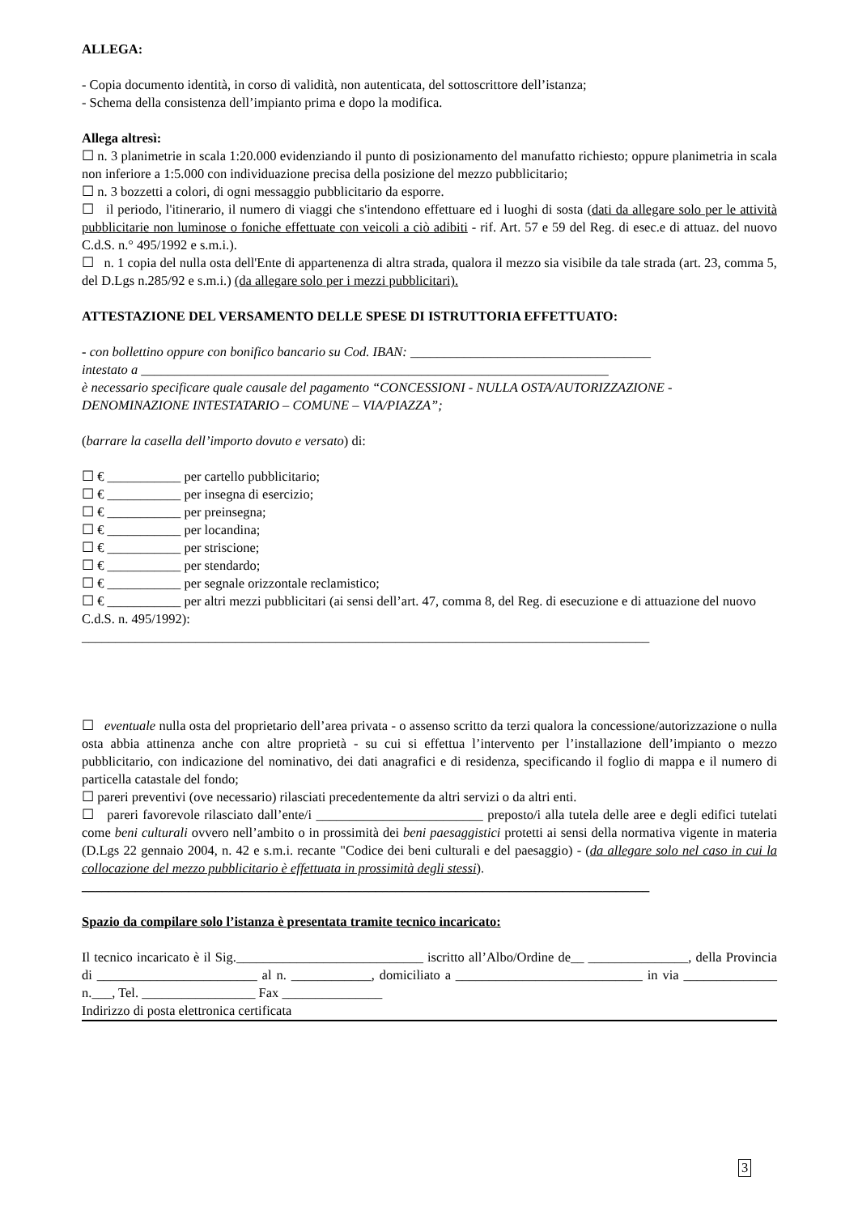ALLEGA:
- Copia documento identità, in corso di validità, non autenticata, del sottoscrittore dell’istanza;
- Schema della consistenza dell’impianto prima e dopo la modifica.
Allega altresì:
☐ n. 3 planimetrie in scala 1:20.000 evidenziando il punto di posizionamento del manufatto richiesto; oppure planimetria in scala non inferiore a 1:5.000 con individuazione precisa della posizione del mezzo pubblicitario;
☐ n. 3 bozzetti a colori, di ogni messaggio pubblicitario da esporre.
☐ il periodo, l'itinerario, il numero di viaggi che s'intendono effettuare ed i luoghi di sosta (dati da allegare solo per le attività pubblicitarie non luminose o foniche effettuate con veicoli a ciò adibiti - rif. Art. 57 e 59 del Reg. di esec.e di attuaz. del nuovo C.d.S. n.° 495/1992 e s.m.i.).
☐ n. 1 copia del nulla osta dell'Ente di appartenenza di altra strada, qualora il mezzo sia visibile da tale strada (art. 23, comma 5, del D.Lgs n.285/92 e s.m.i.) (da allegare solo per i mezzi pubblicitari).
ATTESTAZIONE DEL VERSAMENTO DELLE SPESE DI ISTRUTTORIA EFFETTUATO:
- con bollettino oppure con bonifico bancario su Cod. IBAN: ____________________________________
intestato a ______________________________________________________________________
è necessario specificare quale causale del pagamento “CONCESSIONI - NULLA OSTA/AUTORIZZAZIONE - DENOMINAZIONE INTESTATARIO – COMUNE – VIA/PIAZZA”;
(barrare la casella dell’importo dovuto e versato) di:
☐ € ___________ per cartello pubblicitario;
☐ € ___________ per insegna di esercizio;
☐ € ___________ per preinsegna;
☐ € ___________ per locandina;
☐ € ___________ per striscione;
☐ € ___________ per stendardo;
☐ € ___________ per segnale orizzontale reclamistico;
☐ € ___________ per altri mezzi pubblicitari (ai sensi dell’art. 47, comma 8, del Reg. di esecuzione e di attuazione del nuovo C.d.S. n. 495/1992):
_____________________________________________________________________________________
☐ eventuale nulla osta del proprietario dell’area privata - o assenso scritto da terzi qualora la concessione/autorizzazione o nulla osta abbia attinenza anche con altre proprietà - su cui si effettua l’intervento per l’installazione dell’impianto o mezzo pubblicitario, con indicazione del nominativo, dei dati anagrafici e di residenza, specificando il foglio di mappa e il numero di particella catastale del fondo;
☐ pareri preventivi (ove necessario) rilasciati precedentemente da altri servizi o da altri enti.
☐ pareri favorevole rilasciato dall’ente/i _________________________ preposto/i alla tutela delle aree e degli edifici tutelati come beni culturali ovvero nell’ambito o in prossimità dei beni paesaggistici protetti ai sensi della normativa vigente in materia (D.Lgs 22 gennaio 2004, n. 42 e s.m.i. recante "Codice dei beni culturali e del paesaggio) - (da allegare solo nel caso in cui la collocazione del mezzo pubblicitario è effettuata in prossimità degli stessi).
_____________________________________________________________________________________
Spazio da compilare solo l’istanza è presentata tramite tecnico incaricato:
Il tecnico incaricato è il Sig.____________________________ iscritto all’Albo/Ordine de__ _______________, della Provincia di ________________________ al n. ____________, domiciliato a ____________________________ in via ______________ n.___, Tel. _________________ Fax _______________
Indirizzo di posta elettronica certificata
3